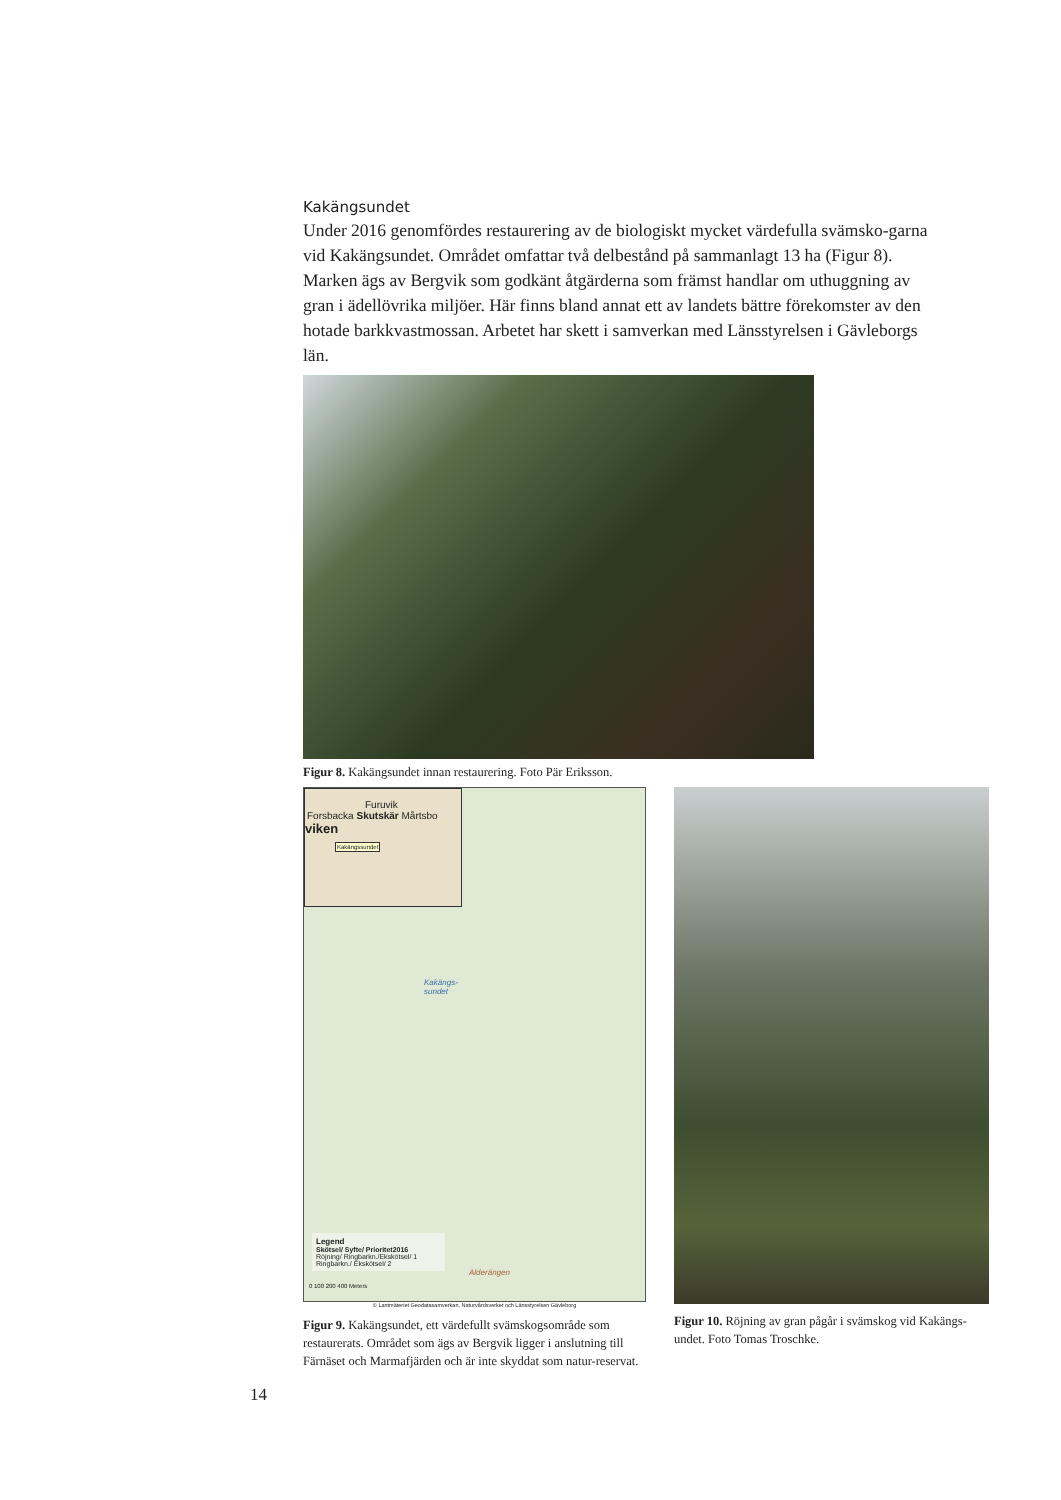Kakängsundet
Under 2016 genomfördes restaurering av de biologiskt mycket värdefulla svämsko-garna vid Kakängsundet. Området omfattar två delbestånd på sammanlagt 13 ha (Figur 8). Marken ägs av Bergvik som godkänt åtgärderna som främst handlar om uthuggning av gran i ädellövrika miljöer. Här finns bland annat ett av landets bättre förekomster av den hotade barkkvastmossan. Arbetet har skett i samverkan med Länsstyrelsen i Gävleborgs län.
Figur 8. Kakängsundet innan restaurering. Foto Pär Eriksson.
Furuvik
Forsbacka Skutskär Mårtsbo
viken
Kakängssundet
Kakängs-
sundet
Alderängen
Legend
Skötsel/ Syfte/ Prioritet2016
Röjning/ Ringbarkn./Ekskötsel/ 1
Ringbarkn./ Ekskötsel/ 2
0 100 200 400 Meters
© Lantmäteriet Geodatasamverkan, Naturvårdsverket och Länsstyrelsen Gävleborg
Figur 9. Kakängsundet, ett värdefullt svämskogsområde som restaurerats. Området som ägs av Bergvik ligger i anslutning till Färnäset och Marmafjärden och är inte skyddat som natur-reservat.
Figur 10. Röjning av gran pågår i svämskog vid Kakängs-undet. Foto Tomas Troschke.
14